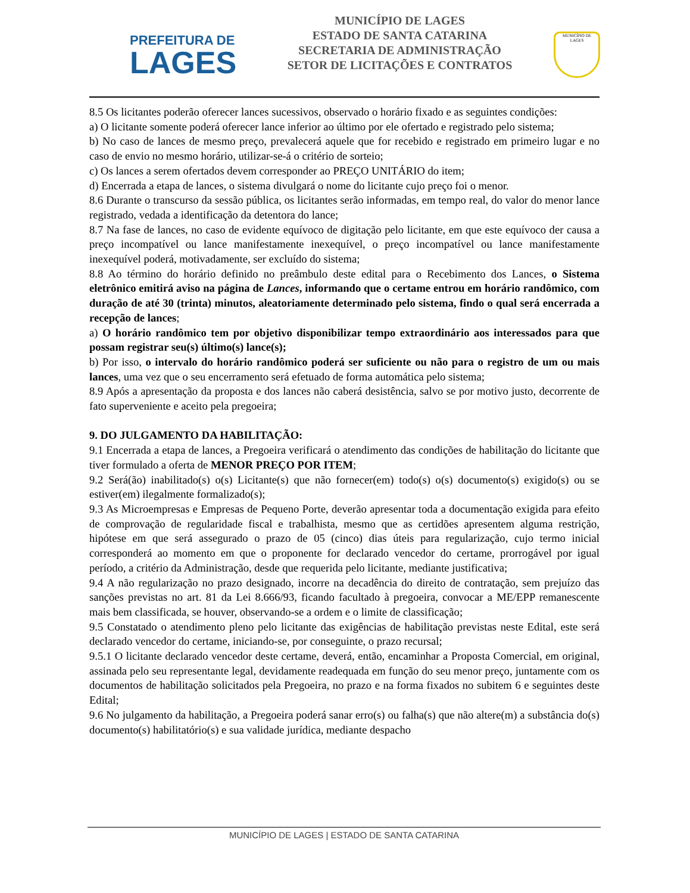PREFEITURA DE
LAGES
MUNICÍPIO DE LAGES
ESTADO DE SANTA CATARINA
SECRETARIA DE ADMINISTRAÇÃO
SETOR DE LICITAÇÕES E CONTRATOS
MUNICÍPIO DE LAGES
8.5 Os licitantes poderão oferecer lances sucessivos, observado o horário fixado e as seguintes condições:
a) O licitante somente poderá oferecer lance inferior ao último por ele ofertado e registrado pelo sistema;
b) No caso de lances de mesmo preço, prevalecerá aquele que for recebido e registrado em primeiro lugar e no caso de envio no mesmo horário, utilizar-se-á o critério de sorteio;
c) Os lances a serem ofertados devem corresponder ao PREÇO UNITÁRIO do item;
d) Encerrada a etapa de lances, o sistema divulgará o nome do licitante cujo preço foi o menor.
8.6 Durante o transcurso da sessão pública, os licitantes serão informadas, em tempo real, do valor do menor lance registrado, vedada a identificação da detentora do lance;
8.7 Na fase de lances, no caso de evidente equívoco de digitação pelo licitante, em que este equívoco der causa a preço incompatível ou lance manifestamente inexequível, o preço incompatível ou lance manifestamente inexequível poderá, motivadamente, ser excluído do sistema;
8.8 Ao término do horário definido no preâmbulo deste edital para o Recebimento dos Lances, o Sistema eletrônico emitirá aviso na página de Lances, informando que o certame entrou em horário randômico, com duração de até 30 (trinta) minutos, aleatoriamente determinado pelo sistema, findo o qual será encerrada a recepção de lances;
a) O horário randômico tem por objetivo disponibilizar tempo extraordinário aos interessados para que possam registrar seu(s) último(s) lance(s);
b) Por isso, o intervalo do horário randômico poderá ser suficiente ou não para o registro de um ou mais lances, uma vez que o seu encerramento será efetuado de forma automática pelo sistema;
8.9 Após a apresentação da proposta e dos lances não caberá desistência, salvo se por motivo justo, decorrente de fato superveniente e aceito pela pregoeira;
9. DO JULGAMENTO DA HABILITAÇÃO:
9.1 Encerrada a etapa de lances, a Pregoeira verificará o atendimento das condições de habilitação do licitante que tiver formulado a oferta de MENOR PREÇO POR ITEM;
9.2 Será(ão) inabilitado(s) o(s) Licitante(s) que não fornecer(em) todo(s) o(s) documento(s) exigido(s) ou se estiver(em) ilegalmente formalizado(s);
9.3 As Microempresas e Empresas de Pequeno Porte, deverão apresentar toda a documentação exigida para efeito de comprovação de regularidade fiscal e trabalhista, mesmo que as certidões apresentem alguma restrição, hipótese em que será assegurado o prazo de 05 (cinco) dias úteis para regularização, cujo termo inicial corresponderá ao momento em que o proponente for declarado vencedor do certame, prorrogável por igual período, a critério da Administração, desde que requerida pelo licitante, mediante justificativa;
9.4 A não regularização no prazo designado, incorre na decadência do direito de contratação, sem prejuízo das sanções previstas no art. 81 da Lei 8.666/93, ficando facultado à pregoeira, convocar a ME/EPP remanescente mais bem classificada, se houver, observando-se a ordem e o limite de classificação;
9.5 Constatado o atendimento pleno pelo licitante das exigências de habilitação previstas neste Edital, este será declarado vencedor do certame, iniciando-se, por conseguinte, o prazo recursal;
9.5.1 O licitante declarado vencedor deste certame, deverá, então, encaminhar a Proposta Comercial, em original, assinada pelo seu representante legal, devidamente readequada em função do seu menor preço, juntamente com os documentos de habilitação solicitados pela Pregoeira, no prazo e na forma fixados no subitem 6 e seguintes deste Edital;
9.6 No julgamento da habilitação, a Pregoeira poderá sanar erro(s) ou falha(s) que não altere(m) a substância do(s) documento(s) habilitatório(s) e sua validade jurídica, mediante despacho
MUNICÍPIO DE LAGES | ESTADO DE SANTA CATARINA